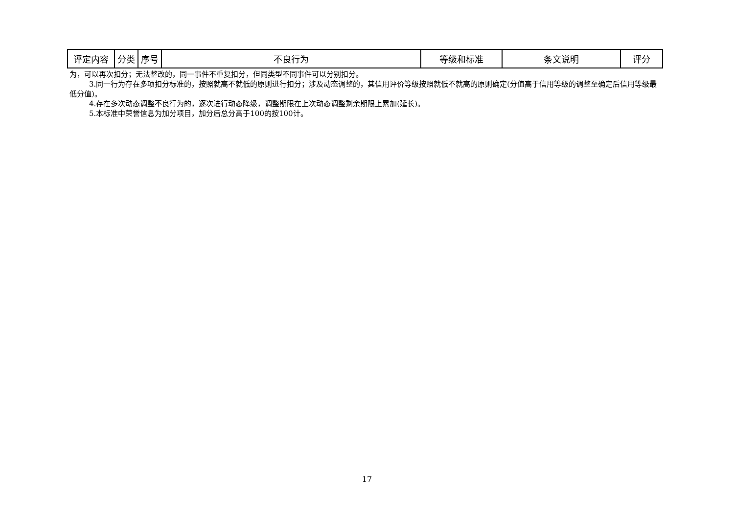| 评定内容 | 分类 | 序号 | 不良行为 | 等级和标准 | 条文说明 | 评分 |
| --- | --- | --- | --- | --- | --- | --- |
为，可以再次扣分；无法整改的，同一事件不重复扣分，但同类型不同事件可以分别扣分。
3.同一行为存在多项扣分标准的，按照就高不就低的原则进行扣分；涉及动态调整的，其信用评价等级按照就低不就高的原则确定(分值高于信用等级的调整至确定后信用等级最低分值)。
4.存在多次动态调整不良行为的，逐次进行动态降级，调整期限在上次动态调整剩余期限上累加(延长)。
5.本标准中荣誉信息为加分项目，加分后总分高于100的按100计。
17